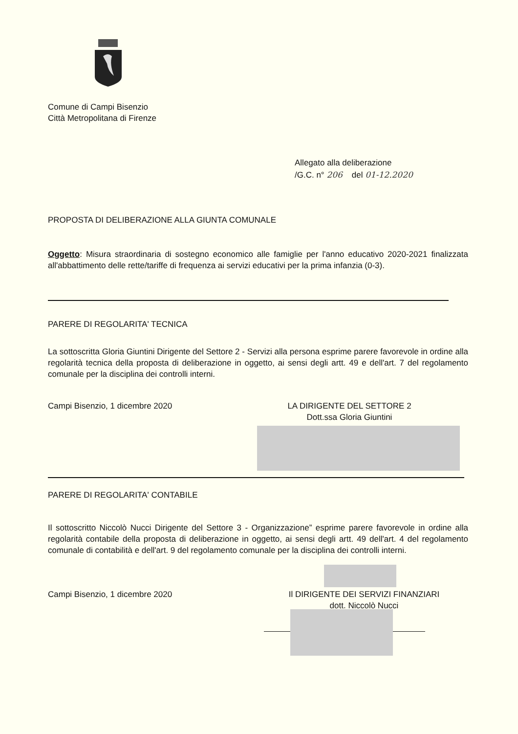Comune di Campi Bisenzio
Città Metropolitana di Firenze
Allegato alla deliberazione
/G.C. n° 206 del 01-12.2020
PROPOSTA DI DELIBERAZIONE ALLA GIUNTA COMUNALE
Oggetto: Misura straordinaria di sostegno economico alle famiglie per l'anno educativo 2020-2021 finalizzata all'abbattimento delle rette/tariffe di frequenza ai servizi educativi per la prima infanzia (0-3).
PARERE DI REGOLARITA' TECNICA
La sottoscritta Gloria Giuntini Dirigente del Settore 2 - Servizi alla persona esprime parere favorevole in ordine alla regolarità tecnica della proposta di deliberazione in oggetto, ai sensi degli artt. 49 e dell'art. 7 del regolamento comunale per la disciplina dei controlli interni.
Campi Bisenzio, 1 dicembre 2020
LA DIRIGENTE DEL SETTORE 2
Dott.ssa Gloria Giuntini
PARERE DI REGOLARITA' CONTABILE
Il sottoscritto Niccolò Nucci Dirigente del Settore 3 - Organizzazione” esprime parere favorevole in ordine alla regolarità contabile della proposta di deliberazione in oggetto, ai sensi degli artt. 49 dell'art. 4 del regolamento comunale di contabilità e dell'art. 9 del regolamento comunale per la disciplina dei controlli interni.
Campi Bisenzio, 1 dicembre 2020
Il DIRIGENTE DEI SERVIZI FINANZIARI
dott. Niccolò Nucci